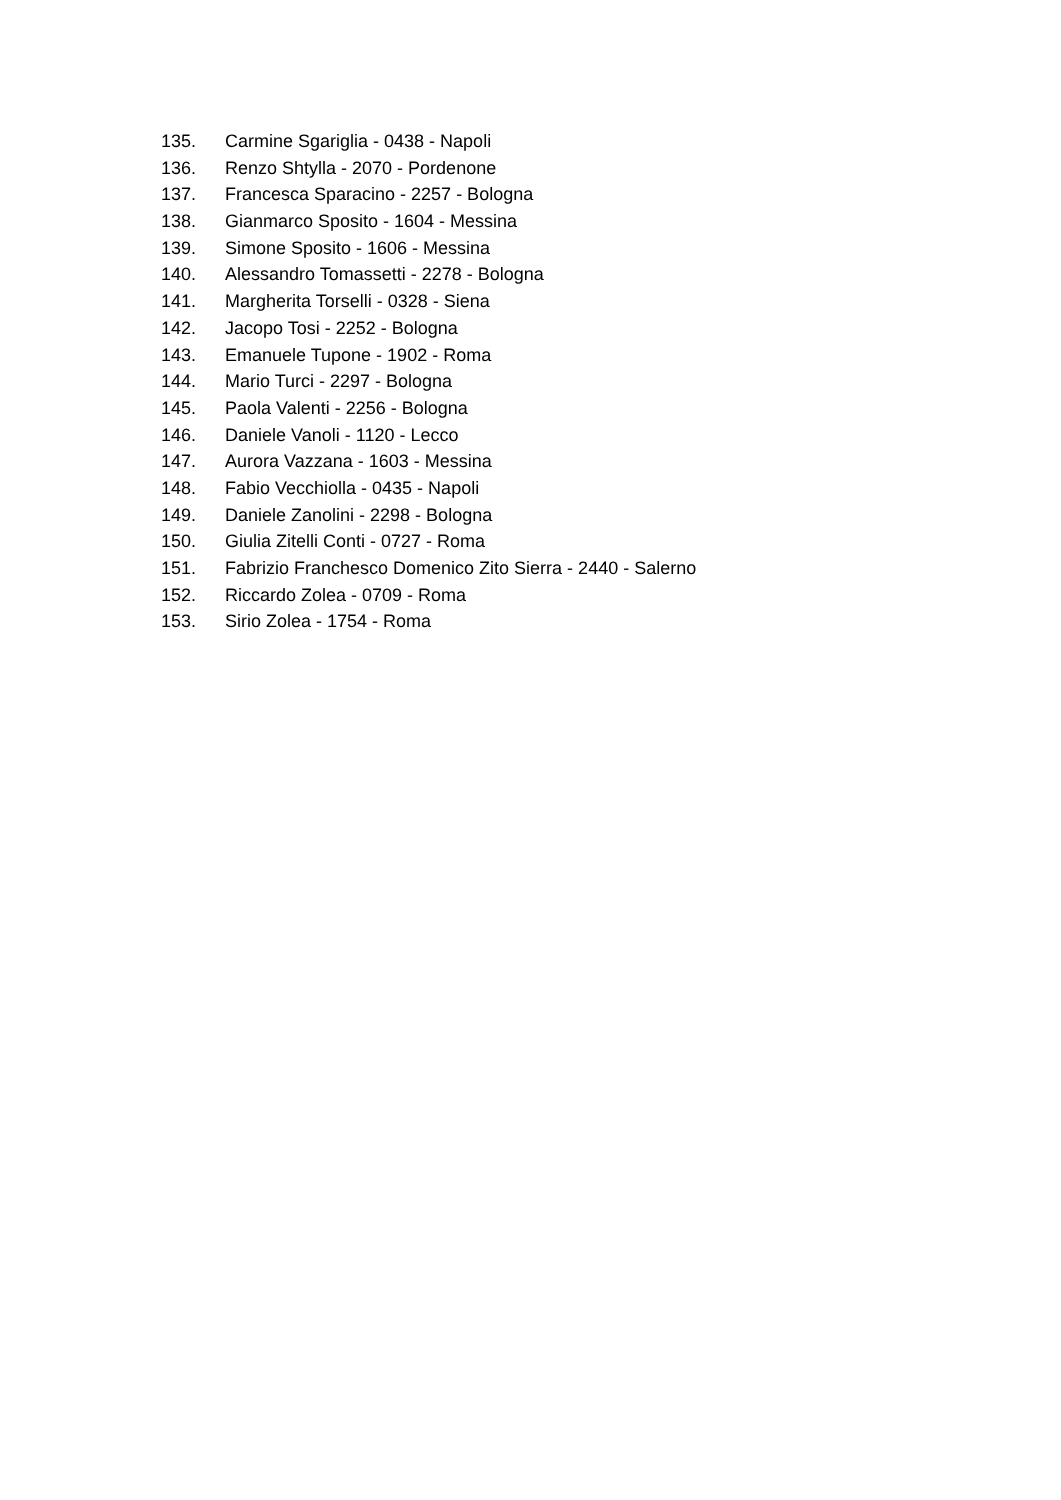135. Carmine Sgariglia - 0438 - Napoli
136. Renzo Shtylla - 2070 - Pordenone
137. Francesca Sparacino - 2257 - Bologna
138. Gianmarco Sposito - 1604 - Messina
139. Simone Sposito - 1606 - Messina
140. Alessandro Tomassetti - 2278 - Bologna
141. Margherita Torselli - 0328 - Siena
142. Jacopo Tosi - 2252 - Bologna
143. Emanuele Tupone - 1902 - Roma
144. Mario Turci - 2297 - Bologna
145. Paola Valenti - 2256 - Bologna
146. Daniele Vanoli - 1120 - Lecco
147. Aurora Vazzana - 1603 - Messina
148. Fabio Vecchiolla - 0435 - Napoli
149. Daniele Zanolini - 2298 - Bologna
150. Giulia Zitelli Conti - 0727 - Roma
151. Fabrizio Franchesco Domenico Zito Sierra - 2440 - Salerno
152. Riccardo Zolea - 0709 - Roma
153. Sirio Zolea - 1754 - Roma